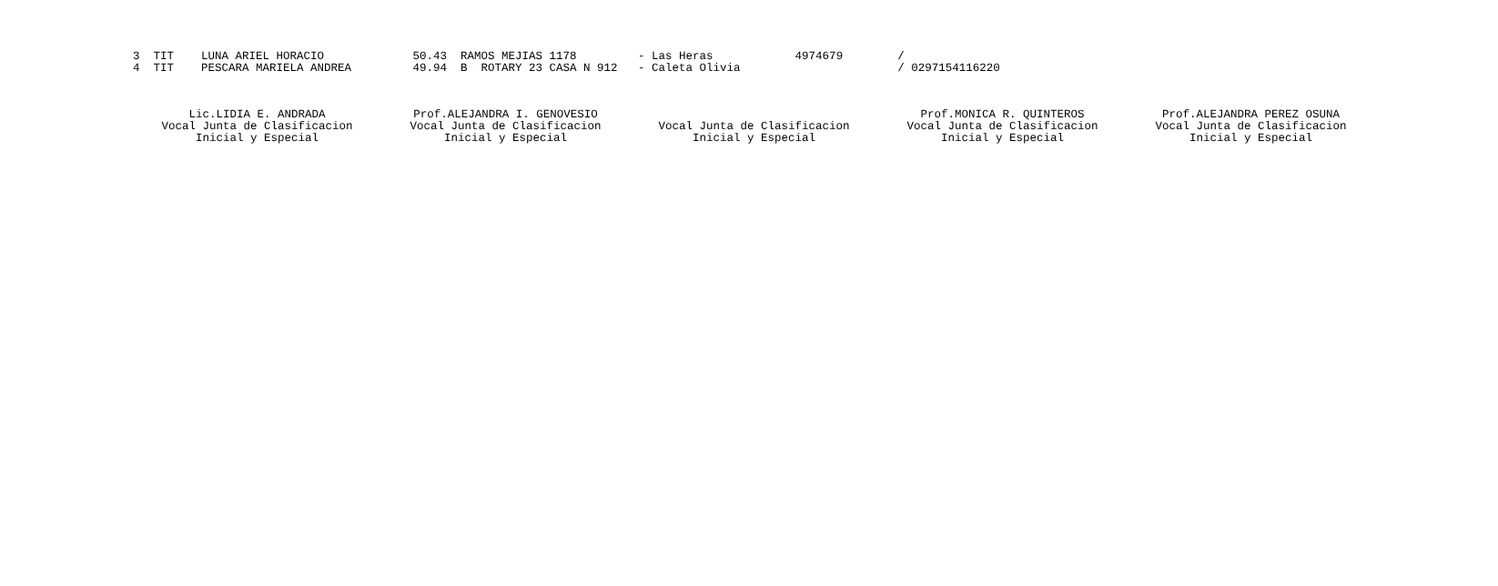3  TIT    LUNA ARIEL HORACIO             50.43  RAMOS MEJIAS 1178         - Las Heras            4974679        /
4  TIT    PESCARA MARIELA ANDREA         49.94  B  ROTARY 23 CASA N 912   - Caleta Olivia                       / 0297154116220
Lic.LIDIA E. ANDRADA
Vocal Junta de Clasificacion
Inicial y Especial
Prof.ALEJANDRA I. GENOVESIO
Vocal Junta de Clasificacion
Inicial y Especial
Vocal Junta de Clasificacion
Inicial y Especial
Prof.MONICA R. QUINTEROS
Vocal Junta de Clasificacion
Inicial y Especial
Prof.ALEJANDRA PEREZ OSUNA
Vocal Junta de Clasificacion
Inicial y Especial